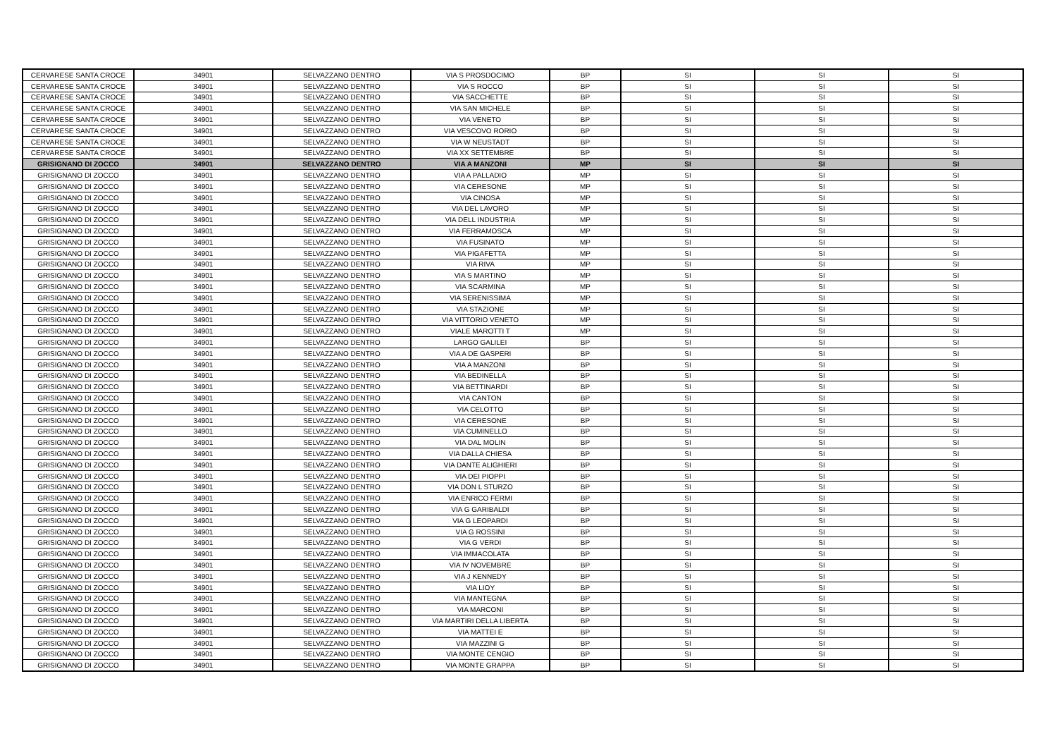| CERVARESE SANTA CROCE | 34901 | SELVAZZANO DENTRO | VIA S PROSDOCIMO | BP | SI | SI | SI |
| CERVARESE SANTA CROCE | 34901 | SELVAZZANO DENTRO | VIA S ROCCO | BP | SI | SI | SI |
| CERVARESE SANTA CROCE | 34901 | SELVAZZANO DENTRO | VIA SACCHETTE | BP | SI | SI | SI |
| CERVARESE SANTA CROCE | 34901 | SELVAZZANO DENTRO | VIA SAN MICHELE | BP | SI | SI | SI |
| CERVARESE SANTA CROCE | 34901 | SELVAZZANO DENTRO | VIA VENETO | BP | SI | SI | SI |
| CERVARESE SANTA CROCE | 34901 | SELVAZZANO DENTRO | VIA VESCOVO RORIO | BP | SI | SI | SI |
| CERVARESE SANTA CROCE | 34901 | SELVAZZANO DENTRO | VIA W NEUSTADT | BP | SI | SI | SI |
| CERVARESE SANTA CROCE | 34901 | SELVAZZANO DENTRO | VIA XX SETTEMBRE | BP | SI | SI | SI |
| GRISIGNANO DI ZOCCO | 34901 | SELVAZZANO DENTRO | VIA A MANZONI | MP | SI | SI | SI |
| GRISIGNANO DI ZOCCO | 34901 | SELVAZZANO DENTRO | VIA A PALLADIO | MP | SI | SI | SI |
| GRISIGNANO DI ZOCCO | 34901 | SELVAZZANO DENTRO | VIA CERESONE | MP | SI | SI | SI |
| GRISIGNANO DI ZOCCO | 34901 | SELVAZZANO DENTRO | VIA CINOSA | MP | SI | SI | SI |
| GRISIGNANO DI ZOCCO | 34901 | SELVAZZANO DENTRO | VIA DEL LAVORO | MP | SI | SI | SI |
| GRISIGNANO DI ZOCCO | 34901 | SELVAZZANO DENTRO | VIA DELL INDUSTRIA | MP | SI | SI | SI |
| GRISIGNANO DI ZOCCO | 34901 | SELVAZZANO DENTRO | VIA FERRAMOSCA | MP | SI | SI | SI |
| GRISIGNANO DI ZOCCO | 34901 | SELVAZZANO DENTRO | VIA FUSINATO | MP | SI | SI | SI |
| GRISIGNANO DI ZOCCO | 34901 | SELVAZZANO DENTRO | VIA PIGAFETTA | MP | SI | SI | SI |
| GRISIGNANO DI ZOCCO | 34901 | SELVAZZANO DENTRO | VIA RIVA | MP | SI | SI | SI |
| GRISIGNANO DI ZOCCO | 34901 | SELVAZZANO DENTRO | VIA S MARTINO | MP | SI | SI | SI |
| GRISIGNANO DI ZOCCO | 34901 | SELVAZZANO DENTRO | VIA SCARMINA | MP | SI | SI | SI |
| GRISIGNANO DI ZOCCO | 34901 | SELVAZZANO DENTRO | VIA SERENISSIMA | MP | SI | SI | SI |
| GRISIGNANO DI ZOCCO | 34901 | SELVAZZANO DENTRO | VIA STAZIONE | MP | SI | SI | SI |
| GRISIGNANO DI ZOCCO | 34901 | SELVAZZANO DENTRO | VIA VITTORIO VENETO | MP | SI | SI | SI |
| GRISIGNANO DI ZOCCO | 34901 | SELVAZZANO DENTRO | VIALE MAROTTI T | MP | SI | SI | SI |
| GRISIGNANO DI ZOCCO | 34901 | SELVAZZANO DENTRO | LARGO GALILEI | BP | SI | SI | SI |
| GRISIGNANO DI ZOCCO | 34901 | SELVAZZANO DENTRO | VIA A DE GASPERI | BP | SI | SI | SI |
| GRISIGNANO DI ZOCCO | 34901 | SELVAZZANO DENTRO | VIA A MANZONI | BP | SI | SI | SI |
| GRISIGNANO DI ZOCCO | 34901 | SELVAZZANO DENTRO | VIA BEDINELLA | BP | SI | SI | SI |
| GRISIGNANO DI ZOCCO | 34901 | SELVAZZANO DENTRO | VIA BETTINARDI | BP | SI | SI | SI |
| GRISIGNANO DI ZOCCO | 34901 | SELVAZZANO DENTRO | VIA CANTON | BP | SI | SI | SI |
| GRISIGNANO DI ZOCCO | 34901 | SELVAZZANO DENTRO | VIA CELOTTO | BP | SI | SI | SI |
| GRISIGNANO DI ZOCCO | 34901 | SELVAZZANO DENTRO | VIA CERESONE | BP | SI | SI | SI |
| GRISIGNANO DI ZOCCO | 34901 | SELVAZZANO DENTRO | VIA CUMINELLO | BP | SI | SI | SI |
| GRISIGNANO DI ZOCCO | 34901 | SELVAZZANO DENTRO | VIA DAL MOLIN | BP | SI | SI | SI |
| GRISIGNANO DI ZOCCO | 34901 | SELVAZZANO DENTRO | VIA DALLA CHIESA | BP | SI | SI | SI |
| GRISIGNANO DI ZOCCO | 34901 | SELVAZZANO DENTRO | VIA DANTE ALIGHIERI | BP | SI | SI | SI |
| GRISIGNANO DI ZOCCO | 34901 | SELVAZZANO DENTRO | VIA DEI PIOPPI | BP | SI | SI | SI |
| GRISIGNANO DI ZOCCO | 34901 | SELVAZZANO DENTRO | VIA DON L STURZO | BP | SI | SI | SI |
| GRISIGNANO DI ZOCCO | 34901 | SELVAZZANO DENTRO | VIA ENRICO FERMI | BP | SI | SI | SI |
| GRISIGNANO DI ZOCCO | 34901 | SELVAZZANO DENTRO | VIA G GARIBALDI | BP | SI | SI | SI |
| GRISIGNANO DI ZOCCO | 34901 | SELVAZZANO DENTRO | VIA G LEOPARDI | BP | SI | SI | SI |
| GRISIGNANO DI ZOCCO | 34901 | SELVAZZANO DENTRO | VIA G ROSSINI | BP | SI | SI | SI |
| GRISIGNANO DI ZOCCO | 34901 | SELVAZZANO DENTRO | VIA G VERDI | BP | SI | SI | SI |
| GRISIGNANO DI ZOCCO | 34901 | SELVAZZANO DENTRO | VIA IMMACOLATA | BP | SI | SI | SI |
| GRISIGNANO DI ZOCCO | 34901 | SELVAZZANO DENTRO | VIA IV NOVEMBRE | BP | SI | SI | SI |
| GRISIGNANO DI ZOCCO | 34901 | SELVAZZANO DENTRO | VIA J KENNEDY | BP | SI | SI | SI |
| GRISIGNANO DI ZOCCO | 34901 | SELVAZZANO DENTRO | VIA LIOY | BP | SI | SI | SI |
| GRISIGNANO DI ZOCCO | 34901 | SELVAZZANO DENTRO | VIA MANTEGNA | BP | SI | SI | SI |
| GRISIGNANO DI ZOCCO | 34901 | SELVAZZANO DENTRO | VIA MARCONI | BP | SI | SI | SI |
| GRISIGNANO DI ZOCCO | 34901 | SELVAZZANO DENTRO | VIA MARTIRI DELLA LIBERTA | BP | SI | SI | SI |
| GRISIGNANO DI ZOCCO | 34901 | SELVAZZANO DENTRO | VIA MATTEI E | BP | SI | SI | SI |
| GRISIGNANO DI ZOCCO | 34901 | SELVAZZANO DENTRO | VIA MAZZINI G | BP | SI | SI | SI |
| GRISIGNANO DI ZOCCO | 34901 | SELVAZZANO DENTRO | VIA MONTE CENGIO | BP | SI | SI | SI |
| GRISIGNANO DI ZOCCO | 34901 | SELVAZZANO DENTRO | VIA MONTE GRAPPA | BP | SI | SI | SI |